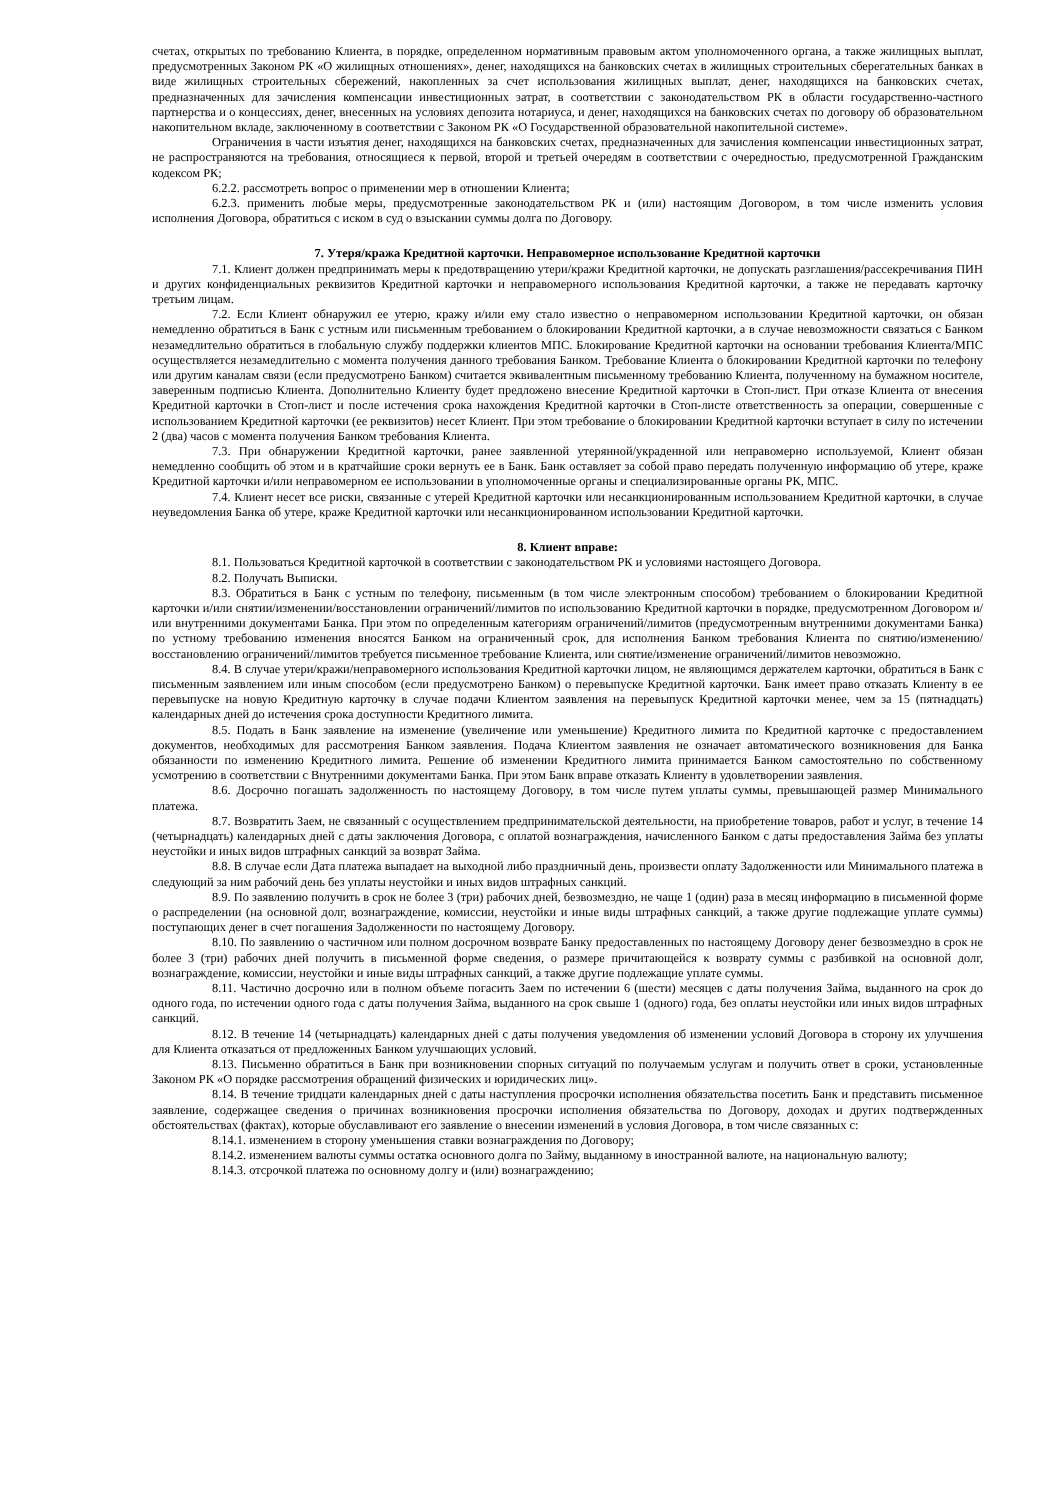счетах, открытых по требованию Клиента, в порядке, определенном нормативным правовым актом уполномоченного органа, а также жилищных выплат, предусмотренных Законом РК «О жилищных отношениях», денег, находящихся на банковских счетах в жилищных строительных сберегательных банках в виде жилищных строительных сбережений, накопленных за счет использования жилищных выплат, денег, находящихся на банковских счетах, предназначенных для зачисления компенсации инвестиционных затрат, в соответствии с законодательством РК в области государственно-частного партнерства и о концессиях, денег, внесенных на условиях депозита нотариуса, и денег, находящихся на банковских счетах по договору об образовательном накопительном вкладе, заключенному в соответствии с Законом РК «О Государственной образовательной накопительной системе».
Ограничения в части изъятия денег, находящихся на банковских счетах, предназначенных для зачисления компенсации инвестиционных затрат, не распространяются на требования, относящиеся к первой, второй и третьей очередям в соответствии с очередностью, предусмотренной Гражданским кодексом РК;
6.2.2. рассмотреть вопрос о применении мер в отношении Клиента;
6.2.3. применить любые меры, предусмотренные законодательством РК и (или) настоящим Договором, в том числе изменить условия исполнения Договора, обратиться с иском в суд о взыскании суммы долга по Договору.
7. Утеря/кража Кредитной карточки. Неправомерное использование Кредитной карточки
7.1. Клиент должен предпринимать меры к предотвращению утери/кражи Кредитной карточки, не допускать разглашения/рассекречивания ПИН и других конфиденциальных реквизитов Кредитной карточки и неправомерного использования Кредитной карточки, а также не передавать карточку третьим лицам.
7.2. Если Клиент обнаружил ее утерю, кражу и/или ему стало известно о неправомерном использовании Кредитной карточки, он обязан немедленно обратиться в Банк с устным или письменным требованием о блокировании Кредитной карточки, а в случае невозможности связаться с Банком незамедлительно обратиться в глобальную службу поддержки клиентов МПС. Блокирование Кредитной карточки на основании требования Клиента/МПС осуществляется незамедлительно с момента получения данного требования Банком. Требование Клиента о блокировании Кредитной карточки по телефону или другим каналам связи (если предусмотрено Банком) считается эквивалентным письменному требованию Клиента, полученному на бумажном носителе, заверенным подписью Клиента. Дополнительно Клиенту будет предложено внесение Кредитной карточки в Стоп-лист. При отказе Клиента от внесения Кредитной карточки в Стоп-лист и после истечения срока нахождения Кредитной карточки в Стоп-листе ответственность за операции, совершенные с использованием Кредитной карточки (ее реквизитов) несет Клиент. При этом требование о блокировании Кредитной карточки вступает в силу по истечении 2 (два) часов с момента получения Банком требования Клиента.
7.3. При обнаружении Кредитной карточки, ранее заявленной утерянной/украденной или неправомерно используемой, Клиент обязан немедленно сообщить об этом и в кратчайшие сроки вернуть ее в Банк. Банк оставляет за собой право передать полученную информацию об утере, краже Кредитной карточки и/или неправомерном ее использовании в уполномоченные органы и специализированные органы РК, МПС.
7.4. Клиент несет все риски, связанные с утерей Кредитной карточки или несанкционированным использованием Кредитной карточки, в случае неуведомления Банка об утере, краже Кредитной карточки или несанкционированном использовании Кредитной карточки.
8. Клиент вправе:
8.1. Пользоваться Кредитной карточкой в соответствии с законодательством РК и условиями настоящего Договора.
8.2. Получать Выписки.
8.3. Обратиться в Банк с устным по телефону, письменным (в том числе электронным способом) требованием о блокировании Кредитной карточки и/или снятии/изменении/восстановлении ограничений/лимитов по использованию Кредитной карточки в порядке, предусмотренном Договором и/или внутренними документами Банка. При этом по определенным категориям ограничений/лимитов (предусмотренным внутренними документами Банка) по устному требованию изменения вносятся Банком на ограниченный срок, для исполнения Банком требования Клиента по снятию/изменению/восстановлению ограничений/лимитов требуется письменное требование Клиента, или снятие/изменение ограничений/лимитов невозможно.
8.4. В случае утери/кражи/неправомерного использования Кредитной карточки лицом, не являющимся держателем карточки, обратиться в Банк с письменным заявлением или иным способом (если предусмотрено Банком) о перевыпуске Кредитной карточки. Банк имеет право отказать Клиенту в ее перевыпуске на новую Кредитную карточку в случае подачи Клиентом заявления на перевыпуск Кредитной карточки менее, чем за 15 (пятнадцать) календарных дней до истечения срока доступности Кредитного лимита.
8.5. Подать в Банк заявление на изменение (увеличение или уменьшение) Кредитного лимита по Кредитной карточке с предоставлением документов, необходимых для рассмотрения Банком заявления. Подача Клиентом заявления не означает автоматического возникновения для Банка обязанности по изменению Кредитного лимита. Решение об изменении Кредитного лимита принимается Банком самостоятельно по собственному усмотрению в соответствии с Внутренними документами Банка. При этом Банк вправе отказать Клиенту в удовлетворении заявления.
8.6. Досрочно погашать задолженность по настоящему Договору, в том числе путем уплаты суммы, превышающей размер Минимального платежа.
8.7. Возвратить Заем, не связанный с осуществлением предпринимательской деятельности, на приобретение товаров, работ и услуг, в течение 14 (четырнадцать) календарных дней с даты заключения Договора, с оплатой вознаграждения, начисленного Банком с даты предоставления Займа без уплаты неустойки и иных видов штрафных санкций за возврат Займа.
8.8. В случае если Дата платежа выпадает на выходной либо праздничный день, произвести оплату Задолженности или Минимального платежа в следующий за ним рабочий день без уплаты неустойки и иных видов штрафных санкций.
8.9. По заявлению получить в срок не более 3 (три) рабочих дней, безвозмездно, не чаще 1 (один) раза в месяц информацию в письменной форме о распределении (на основной долг, вознаграждение, комиссии, неустойки и иные виды штрафных санкций, а также другие подлежащие уплате суммы) поступающих денег в счет погашения Задолженности по настоящему Договору.
8.10. По заявлению о частичном или полном досрочном возврате Банку предоставленных по настоящему Договору денег безвозмездно в срок не более 3 (три) рабочих дней получить в письменной форме сведения, о размере причитающейся к возврату суммы с разбивкой на основной долг, вознаграждение, комиссии, неустойки и иные виды штрафных санкций, а также другие подлежащие уплате суммы.
8.11. Частично досрочно или в полном объеме погасить Заем по истечении 6 (шести) месяцев с даты получения Займа, выданного на срок до одного года, по истечении одного года с даты получения Займа, выданного на срок свыше 1 (одного) года, без оплаты неустойки или иных видов штрафных санкций.
8.12. В течение 14 (четырнадцать) календарных дней с даты получения уведомления об изменении условий Договора в сторону их улучшения для Клиента отказаться от предложенных Банком улучшающих условий.
8.13. Письменно обратиться в Банк при возникновении спорных ситуаций по получаемым услугам и получить ответ в сроки, установленные Законом РК «О порядке рассмотрения обращений физических и юридических лиц».
8.14. В течение тридцати календарных дней с даты наступления просрочки исполнения обязательства посетить Банк и представить письменное заявление, содержащее сведения о причинах возникновения просрочки исполнения обязательства по Договору, доходах и других подтвержденных обстоятельствах (фактах), которые обуславливают его заявление о внесении изменений в условия Договора, в том числе связанных с:
8.14.1. изменением в сторону уменьшения ставки вознаграждения по Договору;
8.14.2. изменением валюты суммы остатка основного долга по Займу, выданному в иностранной валюте, на национальную валюту;
8.14.3. отсрочкой платежа по основному долгу и (или) вознаграждению;